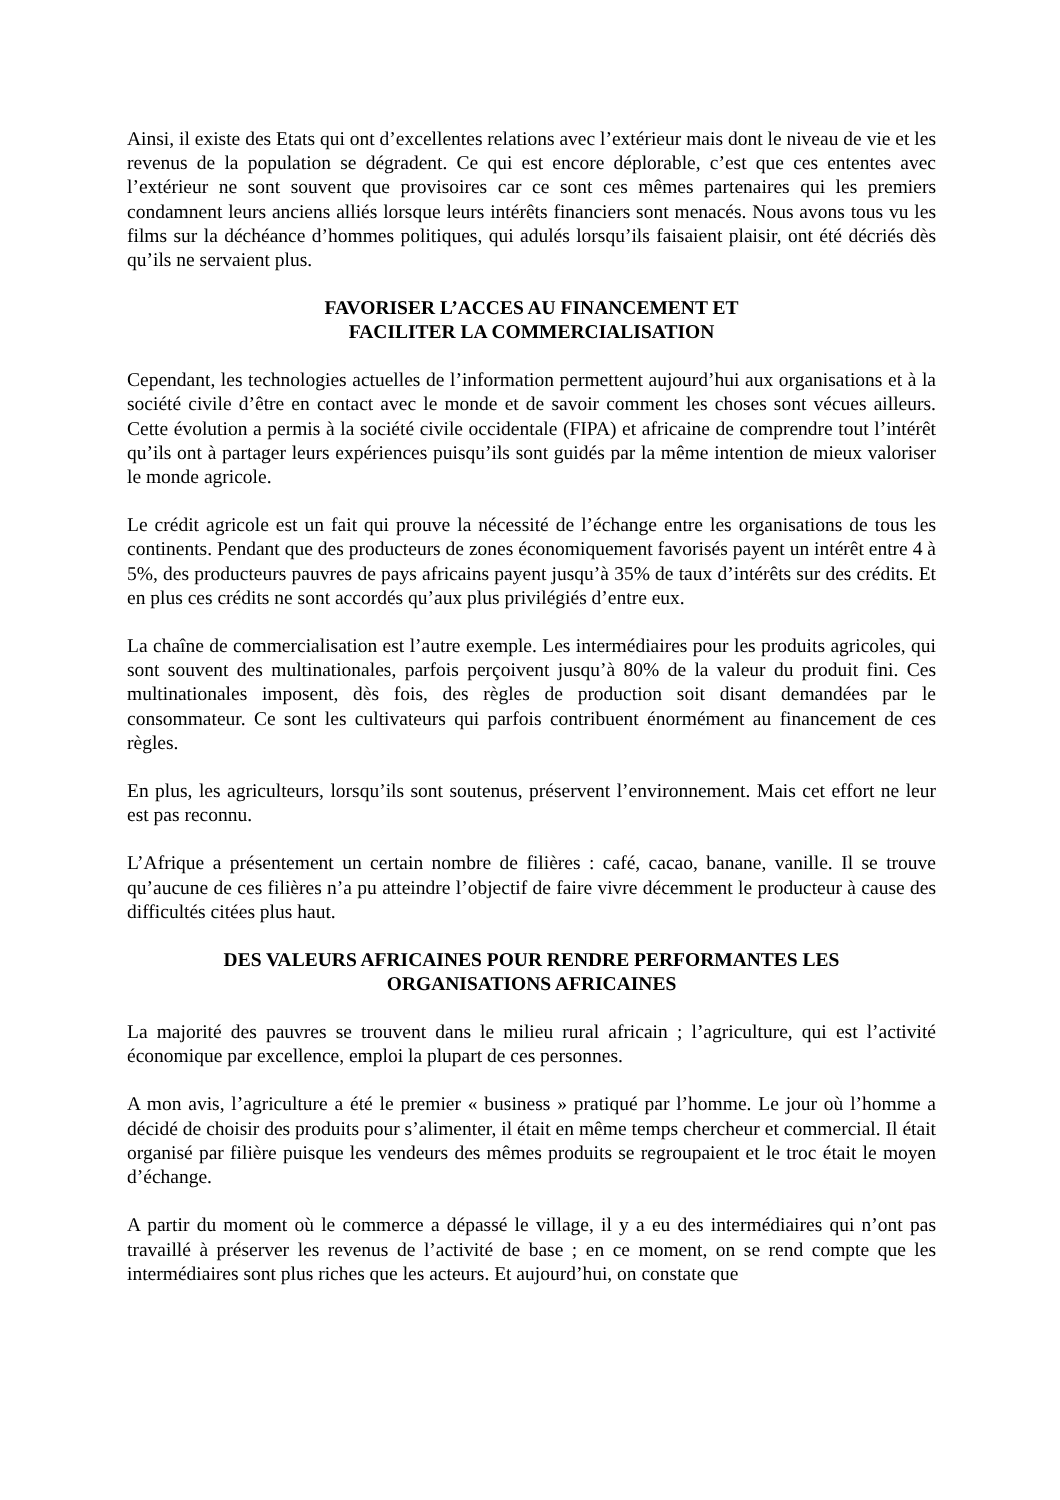Ainsi, il existe des Etats qui ont d’excellentes relations avec l’extérieur mais dont le niveau de vie et les revenus de la population se dégradent. Ce qui est encore déplorable, c’est que ces ententes avec l’extérieur ne sont souvent que provisoires car ce sont ces mêmes partenaires qui les premiers condamnent leurs anciens alliés lorsque leurs intérêts financiers sont menacés. Nous avons tous vu les films sur la déchéance d’hommes politiques, qui adulés lorsqu’ils faisaient plaisir, ont été décriés dès qu’ils ne servaient plus.
FAVORISER L’ACCES AU FINANCEMENT ET
FACILITER LA COMMERCIALISATION
Cependant, les technologies actuelles de l’information permettent aujourd’hui aux organisations et à la société civile d’être en contact avec le monde et de savoir comment les choses sont vécues ailleurs. Cette évolution a permis à la société civile occidentale (FIPA) et africaine de comprendre tout l’intérêt qu’ils ont à partager leurs expériences puisqu’ils sont guidés par la même intention de mieux valoriser le monde agricole.
Le crédit agricole est un fait qui prouve la nécessité de l’échange entre les organisations de tous les continents. Pendant que des producteurs de zones économiquement favorisés payent un intérêt entre 4 à 5%, des producteurs pauvres de pays africains payent jusqu’à 35% de taux d’intérêts sur des crédits. Et en plus ces crédits ne sont accordés qu’aux plus privilégiés d’entre eux.
La chaîne de commercialisation est l’autre exemple. Les intermédiaires pour les produits agricoles, qui sont souvent des multinationales, parfois perçoivent jusqu’à 80% de la valeur du produit fini. Ces multinationales imposent, dès fois, des règles de production soit disant demandées par le consommateur. Ce sont les cultivateurs qui parfois contribuent énormément au financement de ces règles.
En plus, les agriculteurs, lorsqu’ils sont soutenus, préservent l’environnement. Mais cet effort ne leur est pas reconnu.
L’Afrique a présentement un certain nombre de filières : café, cacao, banane, vanille. Il se trouve qu’aucune de ces filières n’a pu atteindre l’objectif de faire vivre décemment le producteur à cause des difficultés citées plus haut.
DES VALEURS AFRICAINES POUR RENDRE PERFORMANTES LES
ORGANISATIONS AFRICAINES
La majorité des pauvres se trouvent dans le milieu rural africain ; l’agriculture, qui est l’activité économique par excellence, emploi la plupart de ces personnes.
A mon avis, l’agriculture a été le premier « business » pratiqué par l’homme. Le jour où l’homme a décidé de choisir des produits pour s’alimenter, il était en même temps chercheur et commercial. Il était organisé par filière puisque les vendeurs des mêmes produits se regroupaient et le troc était le moyen d’échange.
A partir du moment où le commerce a dépassé le village, il y a eu des intermédiaires qui n’ont pas travaillé à préserver les revenus de l’activité de base ; en ce moment, on se rend compte que les intermédiaires sont plus riches que les acteurs. Et aujourd’hui, on constate que